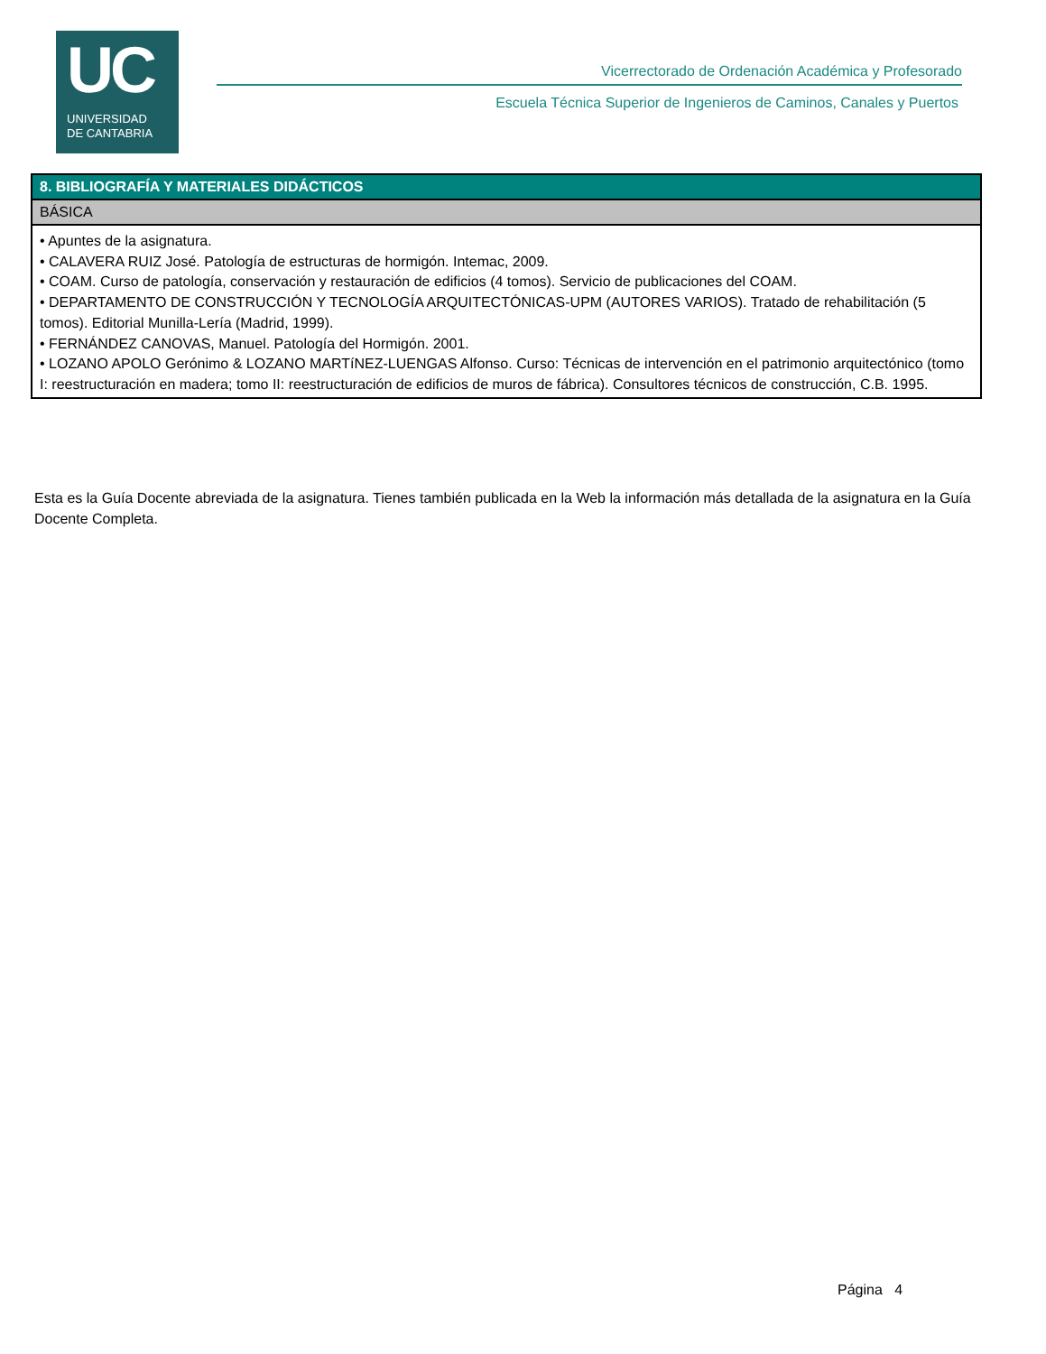UC
UNIVERSIDAD
DE CANTABRIA
Vicerrectorado de Ordenación Académica y Profesorado
Escuela Técnica Superior de Ingenieros de Caminos, Canales y Puertos
| 8. BIBLIOGRAFÍA Y MATERIALES DIDÁCTICOS |
| --- |
| BÁSICA |
| • Apuntes de la asignatura. • CALAVERA RUIZ José. Patología de estructuras de hormigón. Intemac, 2009. • COAM. Curso de patología, conservación y restauración de edificios (4 tomos). Servicio de publicaciones del COAM. • DEPARTAMENTO DE CONSTRUCCIÓN Y TECNOLOGÍA ARQUITECTÓNICAS-UPM (AUTORES VARIOS). Tratado de rehabilitación (5 tomos). Editorial Munilla-Lería (Madrid, 1999). • FERNÁNDEZ CANOVAS, Manuel. Patología del Hormigón. 2001. • LOZANO APOLO Gerónimo & LOZANO MARTíNEZ-LUENGAS Alfonso. Curso: Técnicas de intervención en el patrimonio arquitectónico (tomo I: reestructuración en madera; tomo II: reestructuración de edificios de muros de fábrica). Consultores técnicos de construcción, C.B. 1995. |
Esta es la Guía Docente abreviada de la asignatura. Tienes también publicada en la Web la información más detallada de la asignatura en la Guía Docente Completa.
Página 4